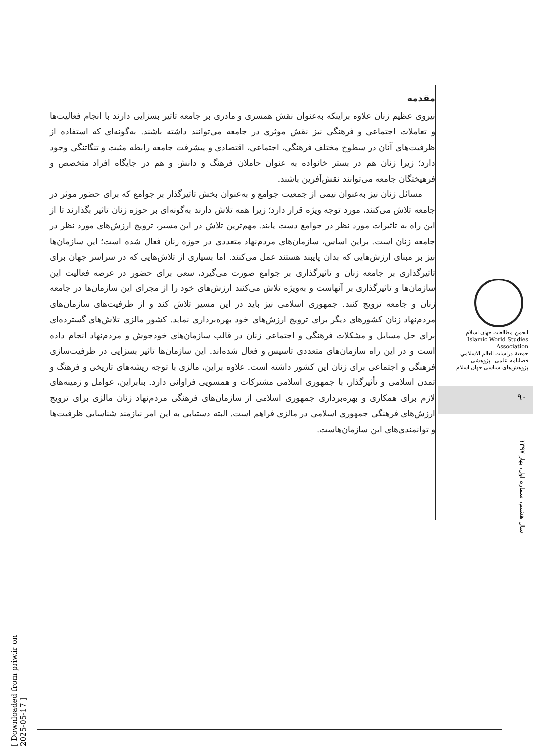مقدمه
نیروی عظیم زنان علاوه براینکه به‌عنوان نقش همسری و مادری بر جامعه تاثیر بسزایی دارند با انجام فعالیت‌ها و تعاملات اجتماعی و فرهنگی نیز نقش موثری در جامعه می‌توانند داشته باشند. به‌گونه‌ای که استفاده از ظرفیت‌های آنان در سطوح مختلف فرهنگی، اجتماعی، اقتصادی و پیشرفت جامعه رابطه مثبت و تنگاتنگی وجود دارد؛ زیرا زنان هم در بستر خانواده به عنوان حاملان فرهنگ و دانش و هم در جایگاه افراد متخصص و فرهیختگان جامعه می‌توانند نقش‌آفرین باشند.
مسائل زنان نیز به‌عنوان نیمی از جمعیت جوامع و به‌عنوان بخش تاثیرگذار بر جوامع که برای حضور موثر در جامعه تلاش می‌کنند، مورد توجه ویژه قرار دارد؛ زیرا همه تلاش دارند به‌گونه‌ای بر حوزه زنان تاثیر بگذارند تا از این راه به تاثیرات مورد نظر در جوامع دست یابند. مهم‌ترین تلاش در این مسیر، ترویج ارزش‌های مورد نظر در جامعه زنان است. براین اساس، سازمان‌های مردم‌نهاد متعددی در حوزه زنان فعال شده است؛ این سازمان‌ها نیز بر مبنای ارزش‌هایی که بدان پایبند هستند عمل می‌کنند. اما بسیاری از تلاش‌هایی که در سراسر جهان برای تاثیرگذاری بر جامعه زنان و تاثیرگذاری بر جوامع صورت می‌گیرد، سعی برای حضور در عرصه فعالیت این سازمان‌ها و تاثیرگذاری بر آنهاست و به‌ویژه تلاش می‌کنند ارزش‌های خود را از مجرای این سازمان‌ها در جامعه زنان و جامعه ترویج کنند. جمهوری اسلامی نیز باید در این مسیر تلاش کند و از ظرفیت‌های سازمان‌های مردم‌نهاد زنان کشورهای دیگر برای ترویج ارزش‌های خود بهره‌برداری نماید. کشور مالزی تلاش‌های گسترده‌ای برای حل مسایل و مشکلات فرهنگی و اجتماعی زنان در قالب سازمان‌های خودجوش و مردم‌نهاد انجام داده است و در این راه سازمان‌های متعددی تاسیس و فعال شده‌اند. این سازمان‌ها تاثیر بسزایی در ظرفیت‌سازی فرهنگی و اجتماعی برای زنان این کشور داشته است. علاوه براین، مالزی با توجه ریشه‌های تاریخی و فرهنگ و تمدن اسلامی و تأثیرگذار، با جمهوری اسلامی مشترکات و همسویی فراوانی دارد. بنابراین، عوامل و زمینه‌های لازم برای همکاری و بهره‌برداری جمهوری اسلامی از سازمان‌های فرهنگی مردم‌نهاد زنان مالزی برای ترویج ارزش‌های فرهنگی جمهوری اسلامی در مالزی فراهم است. البته دستیابی به این امر نیازمند شناسایی ظرفیت‌ها و توانمندی‌های این سازمان‌هاست.
انجمن مطالعات جهان اسلام
Islamic World Studies Association
جمعية دراسات العالم الاسلامي
فصلنامه علمی ـ پژوهشی
پژوهش‌های سیاسی جهان اسلام
۹۰
سال هشتم، شماره اول، بهار ۱۳۹۷
[ Downloaded from priw.ir on 2025-05-17 ]